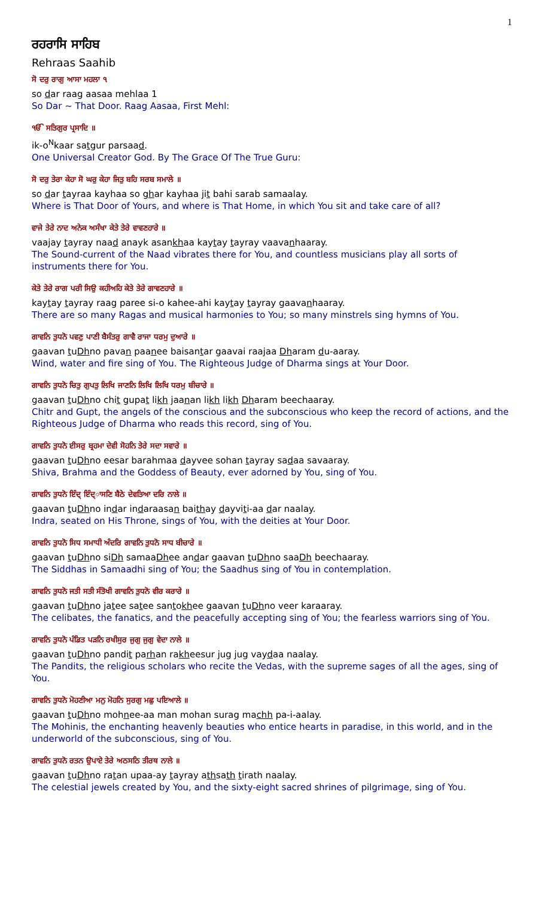1
ਰਹਰਾਸਿ ਸਾਹਿਬ
Rehraas Saahib
ਸੋ ਦਰੁ ਰਾਗੁ ਆਸਾ ਮਹਲਾ ੧
so dar raag aasaa mehlaa 1
So Dar ~ That Door. Raag Aasaa, First Mehl:
ੴ ਸਤਿਗੁਰ ਪ੍ਰਸਾਦਿ ॥
ik-o<sup>N</sup>kaar satgur parsaad.
One Universal Creator God. By The Grace Of The True Guru:
ਸੋ ਦਰੁ ਤੇਰਾ ਕੇਹਾ ਸੋ ਘਰੁ ਕੇਹਾ ਜਿਤੁ ਬਹਿ ਸਰਬ ਸਮਾਲੇ ॥
so dar tayraa kayhaa so ghar kayhaa jit bahi sarab samaalay.
Where is That Door of Yours, and where is That Home, in which You sit and take care of all?
ਵਾਜੇ ਤੇਰੇ ਨਾਦ ਅਨੇਕ ਅਸੰਖਾ ਕੇਤੇ ਤੇਰੇ ਵਾਵਣਹਾਰੇ ॥
vaajay tayray naad anayk asankhaa kaytay tayray vaavanhaaray.
The Sound-current of the Naad vibrates there for You, and countless musicians play all sorts of instruments there for You.
ਕੇਤੇ ਤੇਰੇ ਰਾਗ ਪਰੀ ਸਿਉ ਕਹੀਅਹਿ ਕੇਤੇ ਤੇਰੇ ਗਾਵਣਹਾਰੇ ॥
kaytay tayray raag paree si-o kahee-ahi kaytay tayray gaavanhaaray.
There are so many Ragas and musical harmonies to You; so many minstrels sing hymns of You.
ਗਾਵਨਿ ਤੁਧਨੋ ਪਵਣੁ ਪਾਣੀ ਬੈਸੰਤਰੁ ਗਾਵੈ ਰਾਜਾ ਧਰਮੁ ਦੁਆਰੇ ॥
gaavan tuDhno pavan paanee baisantar gaavai raajaa Dharam du-aaray.
Wind, water and fire sing of You. The Righteous Judge of Dharma sings at Your Door.
ਗਾਵਨਿ ਤੁਧਨੋ ਚਿਤੁ ਗੁਪਤੁ ਲਿਖਿ ਜਾਣਨਿ ਲਿਖਿ ਲਿਖਿ ਧਰਮੁ ਬੀਚਾਰੇ ॥
gaavan tuDhno chit gupat likh jaanan likh likh Dharam beechaaray.
Chitr and Gupt, the angels of the conscious and the subconscious who keep the record of actions, and the Righteous Judge of Dharma who reads this record, sing of You.
ਗਾਵਨਿ ਤੁਧਨੋ ਈਸਰੁ ਬ੍ਰਹਮਾ ਦੇਵੀ ਸੋਹਨਿ ਤੇਰੇ ਸਦਾ ਸਵਾਰੇ ॥
gaavan tuDhno eesar barahmaa dayvee sohan tayray sadaa savaaray.
Shiva, Brahma and the Goddess of Beauty, ever adorned by You, sing of You.
ਗਾਵਨਿ ਤੁਧਨੋ ਇੰਦ੍ ਇੰਦ੍ਾਸਣਿ ਬੈਠੇ ਦੇਵਤਿਆ ਦਰਿ ਨਾਲੇ ॥
gaavan tuDhno indar indaraasan baithay dayviti-aa dar naalay.
Indra, seated on His Throne, sings of You, with the deities at Your Door.
ਗਾਵਨਿ ਤੁਧਨੋ ਸਿਧ ਸਮਾਧੀ ਅੰਦਰਿ ਗਾਵਨਿ ਤੁਧਨੋ ਸਾਧ ਬੀਚਾਰੇ ॥
gaavan tuDhno siDh samaaDhee andar gaavan tuDhno saaDh beechaaray.
The Siddhas in Samaadhi sing of You; the Saadhus sing of You in contemplation.
ਗਾਵਨਿ ਤੁਧਨੋ ਜਤੀ ਸਤੀ ਸੰਤੋਖੀ ਗਾਵਨਿ ਤੁਧਨੋ ਵੀਰ ਕਰਾਰੇ ॥
gaavan tuDhno jatee satee santokhee gaavan tuDhno veer karaaray.
The celibates, the fanatics, and the peacefully accepting sing of You; the fearless warriors sing of You.
ਗਾਵਨਿ ਤੁਧਨੋ ਪੰਡਿਤ ਪੜਨਿ ਰਖੀਸੁਰ ਜੁਗੁ ਜੁਗੁ ਵੇਦਾ ਨਾਲੇ ॥
gaavan tuDhno pandit parhan rakheesur jug jug vaydaa naalay.
The Pandits, the religious scholars who recite the Vedas, with the supreme sages of all the ages, sing of You.
ਗਾਵਨਿ ਤੁਧਨੋ ਮੋਹਣੀਆ ਮਨੁ ਮੋਹਨਿ ਸੁਰਗੁ ਮਛੁ ਪਇਆਲੇ ॥
gaavan tuDhno mohnee-aa man mohan surag machh pa-i-aalay.
The Mohinis, the enchanting heavenly beauties who entice hearts in paradise, in this world, and in the underworld of the subconscious, sing of You.
ਗਾਵਨਿ ਤੁਧਨੋ ਰਤਨ ਉਪਾਏ ਤੇਰੇ ਅਠਸਠਿ ਤੀਰਥ ਨਾਲੇ ॥
gaavan tuDhno ratan upaa-ay tayray athsath tirath naalay.
The celestial jewels created by You, and the sixty-eight sacred shrines of pilgrimage, sing of You.